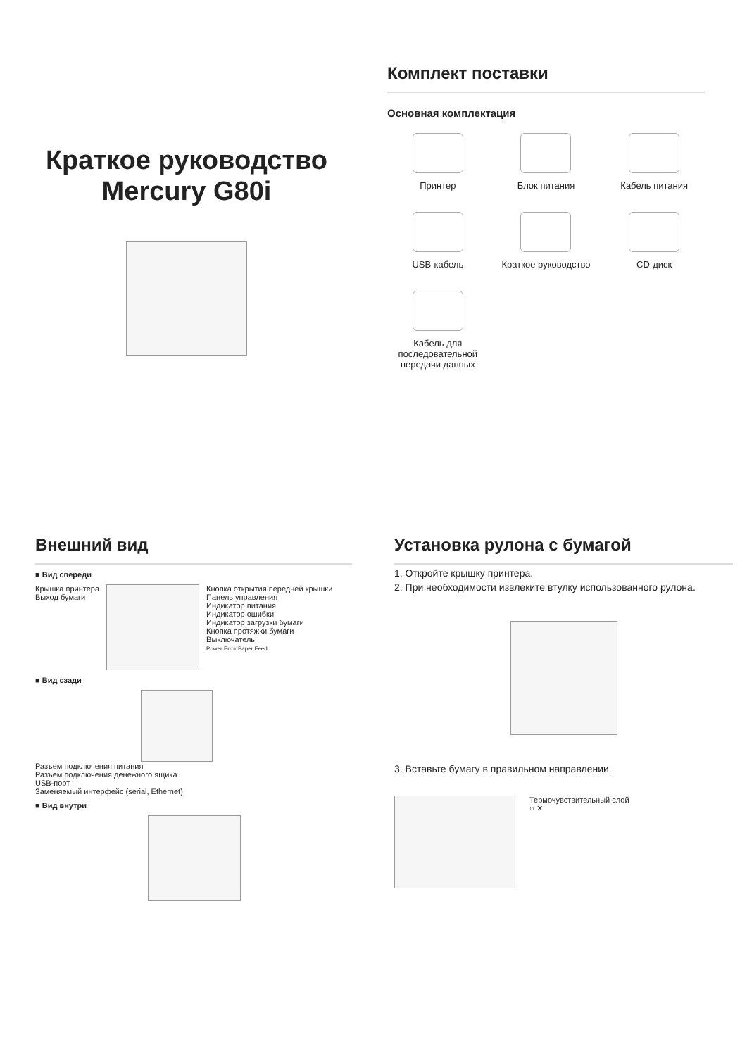Краткое руководство
Mercury G80i
Комплект поставки
Основная комплектация
Принтер
Блок питания
Кабель питания
USB-кабель
Краткое руководство
CD-диск
Кабель для последовательной передачи данных
Внешний вид
■ Вид спереди
Крышка принтера
Выход бумаги
Кнопка открытия передней крышки
Панель управления
Индикатор питания
Индикатор ошибки
Индикатор загрузки бумаги
Кнопка протяжки бумаги
Выключатель
Power Error Paper Feed
■ Вид сзади
Разъем подключения питания
Разъем подключения денежного ящика
USB-порт
Заменяемый интерфейс (serial, Ethernet)
■ Вид внутри
Установка рулона с бумагой
1. Откройте крышку принтера.
2. При необходимости извлеките втулку использованного рулона.
3. Вставьте бумагу в правильном направлении.
Термочувствительный слой
○ ✕